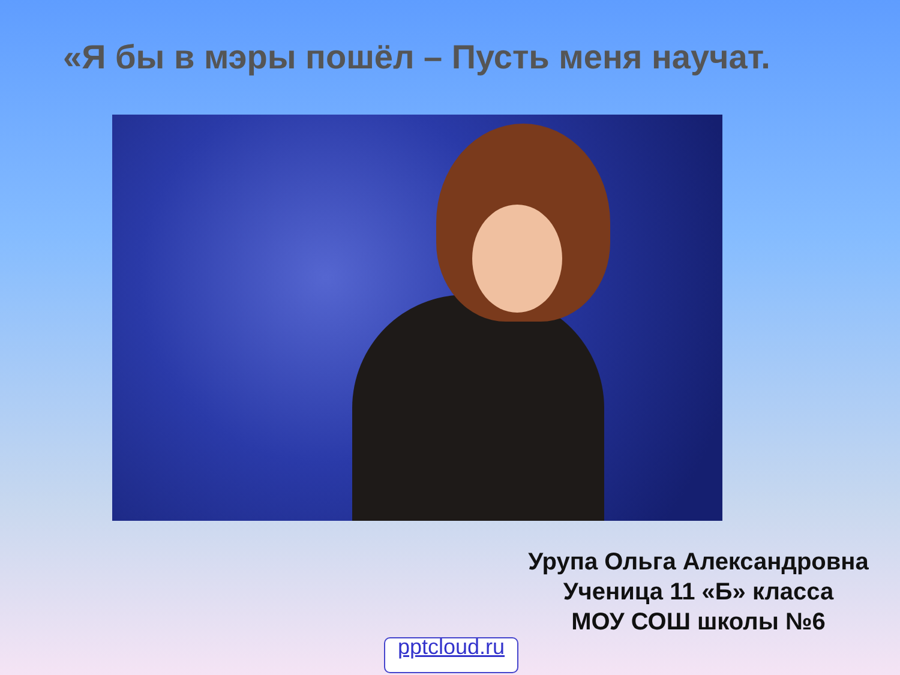«Я бы в мэры пошёл – Пусть меня научат.
Урупа Ольга Александровна
Ученица 11 «Б» класса
МОУ СОШ школы №6
pptcloud.ru